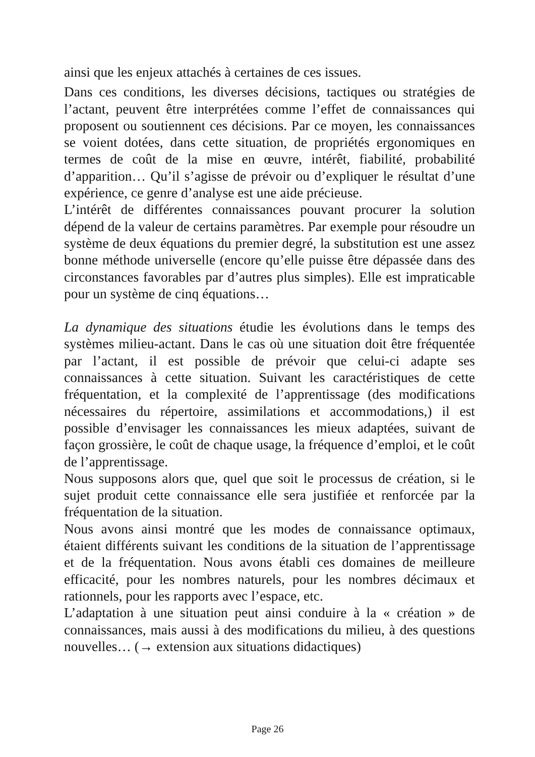ainsi que les enjeux attachés à certaines de ces issues.
Dans ces conditions, les diverses décisions, tactiques ou stratégies de l’actant, peuvent être interprétées comme l’effet de connaissances qui proposent ou soutiennent ces décisions. Par ce moyen, les connaissances se voient dotées, dans cette situation, de propriétés ergonomiques en termes de coût de la mise en œuvre, intérêt, fiabilité, probabilité d’apparition… Qu’il s’agisse de prévoir ou d’expliquer le résultat d’une expérience, ce genre d’analyse est une aide précieuse.
L’intérêt de différentes connaissances pouvant procurer la solution dépend de la valeur de certains paramètres. Par exemple pour résoudre un système de deux équations du premier degré, la substitution est une assez bonne méthode universelle (encore qu’elle puisse être dépassée dans des circonstances favorables par d’autres plus simples). Elle est impraticable pour un système de cinq équations…
La dynamique des situations étudie les évolutions dans le temps des systèmes milieu-actant. Dans le cas où une situation doit être fréquentée par l’actant, il est possible de prévoir que celui-ci adapte ses connaissances à cette situation. Suivant les caractéristiques de cette fréquentation, et la complexité de l’apprentissage (des modifications nécessaires du répertoire, assimilations et accommodations,) il est possible d’envisager les connaissances les mieux adaptées, suivant de façon grossière, le coût de chaque usage, la fréquence d’emploi, et le coût de l’apprentissage.
Nous supposons alors que, quel que soit le processus de création, si le sujet produit cette connaissance elle sera justifiée et renforcée par la fréquentation de la situation.
Nous avons ainsi montré que les modes de connaissance optimaux, étaient différents suivant les conditions de la situation de l’apprentissage et de la fréquentation. Nous avons établi ces domaines de meilleure efficacité, pour les nombres naturels, pour les nombres décimaux et rationnels, pour les rapports avec l’espace, etc.
L’adaptation à une situation peut ainsi conduire à la « création » de connaissances, mais aussi à des modifications du milieu, à des questions nouvelles… (→ extension aux situations didactiques)
Page 26